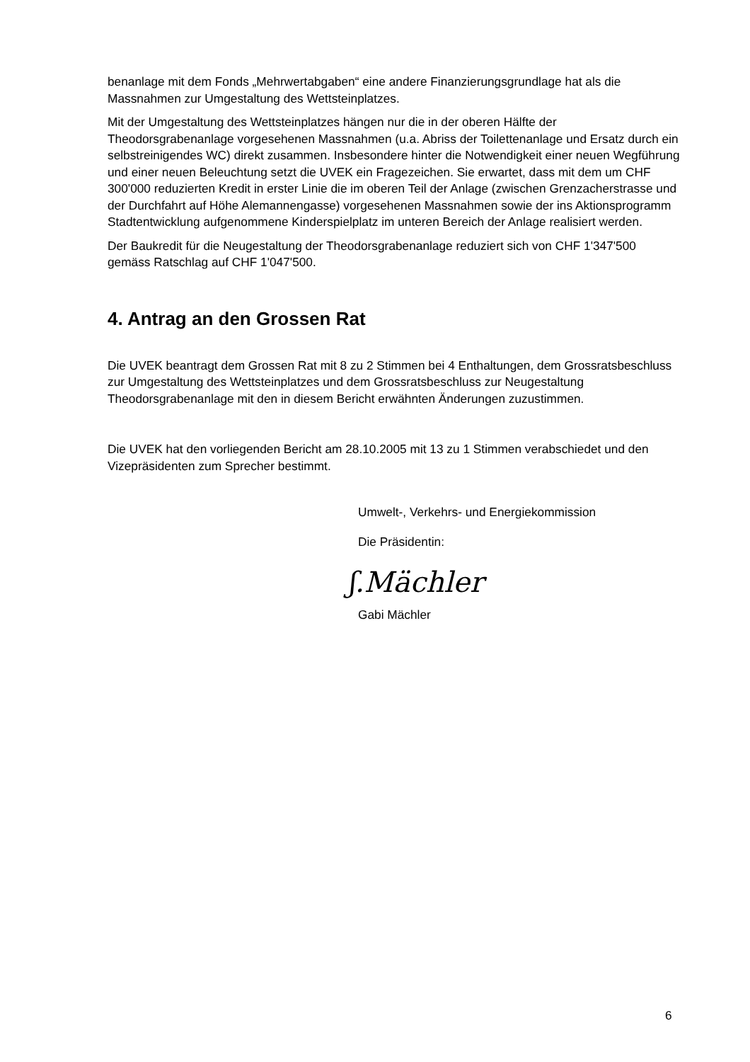benanlage mit dem Fonds „Mehrwertabgaben“ eine andere Finanzierungsgrundlage hat als die Massnahmen zur Umgestaltung des Wettsteinplatzes.
Mit der Umgestaltung des Wettsteinplatzes hängen nur die in der oberen Hälfte der Theodorsgrabenanlage vorgesehenen Massnahmen (u.a. Abriss der Toilettenanlage und Ersatz durch ein selbstreinigendes WC) direkt zusammen. Insbesondere hinter die Notwendigkeit einer neuen Wegführung und einer neuen Beleuchtung setzt die UVEK ein Fragezeichen. Sie erwartet, dass mit dem um CHF 300'000 reduzierten Kredit in erster Linie die im oberen Teil der Anlage (zwischen Grenzacherstrasse und der Durchfahrt auf Höhe Alemannengasse) vorgesehenen Massnahmen sowie der ins Aktionsprogramm Stadtentwicklung aufgenommene Kinderspielplatz im unteren Bereich der Anlage realisiert werden.
Der Baukredit für die Neugestaltung der Theodorsgrabenanlage reduziert sich von CHF 1'347'500 gemäss Ratschlag auf CHF 1'047'500.
4. Antrag an den Grossen Rat
Die UVEK beantragt dem Grossen Rat mit 8 zu 2 Stimmen bei 4 Enthaltungen, dem Grossratsbeschluss zur Umgestaltung des Wettsteinplatzes und dem Grossratsbeschluss zur Neugestaltung Theodorsgrabenanlage mit den in diesem Bericht erwähnten Änderungen zuzustimmen.
Die UVEK hat den vorliegenden Bericht am 28.10.2005 mit 13 zu 1 Stimmen verabschiedet und den Vizepräsidenten zum Sprecher bestimmt.
Umwelt-, Verkehrs- und Energiekommission
Die Präsidentin:
ʃ.Mächler
Gabi Mächler
6